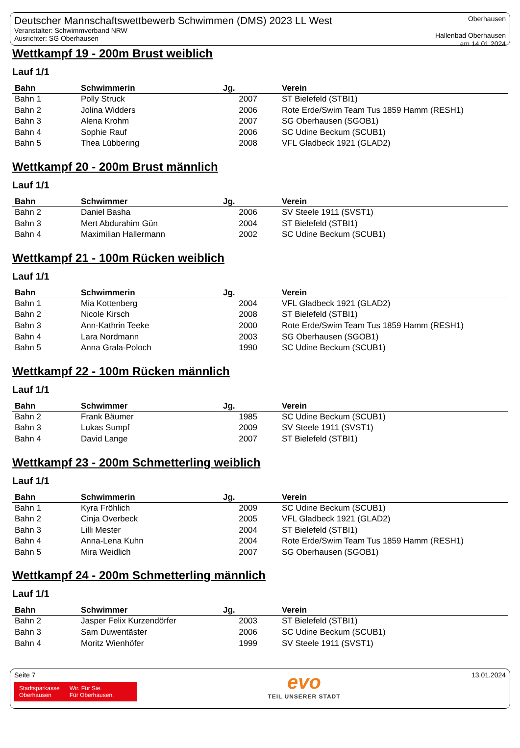Deutscher Mannschaftswettbewerb Schwimmen (DMS) 2023 LL West
Veranstalter: Schwimmverband NRW
Ausrichter: SG Oberhausen
Oberhausen
Hallenbad Oberhausen
am 14.01.2024
Wettkampf 19 - 200m Brust weiblich
Lauf 1/1
| Bahn | Schwimmerin | Jg. | Verein |
| --- | --- | --- | --- |
| Bahn 1 | Polly Struck | 2007 | ST Bielefeld (STBI1) |
| Bahn 2 | Jolina Widders | 2006 | Rote Erde/Swim Team Tus 1859 Hamm (RESH1) |
| Bahn 3 | Alena Krohm | 2007 | SG Oberhausen (SGOB1) |
| Bahn 4 | Sophie Rauf | 2006 | SC Udine Beckum (SCUB1) |
| Bahn 5 | Thea Lübbering | 2008 | VFL Gladbeck 1921 (GLAD2) |
Wettkampf 20 - 200m Brust männlich
Lauf 1/1
| Bahn | Schwimmer | Jg. | Verein |
| --- | --- | --- | --- |
| Bahn 2 | Daniel Basha | 2006 | SV Steele 1911 (SVST1) |
| Bahn 3 | Mert Abdurahim Gün | 2004 | ST Bielefeld (STBI1) |
| Bahn 4 | Maximilian Hallermann | 2002 | SC Udine Beckum (SCUB1) |
Wettkampf 21 - 100m Rücken weiblich
Lauf 1/1
| Bahn | Schwimmerin | Jg. | Verein |
| --- | --- | --- | --- |
| Bahn 1 | Mia Kottenberg | 2004 | VFL Gladbeck 1921 (GLAD2) |
| Bahn 2 | Nicole Kirsch | 2008 | ST Bielefeld (STBI1) |
| Bahn 3 | Ann-Kathrin Teeke | 2000 | Rote Erde/Swim Team Tus 1859 Hamm (RESH1) |
| Bahn 4 | Lara Nordmann | 2003 | SG Oberhausen (SGOB1) |
| Bahn 5 | Anna Grala-Poloch | 1990 | SC Udine Beckum (SCUB1) |
Wettkampf 22 - 100m Rücken männlich
Lauf 1/1
| Bahn | Schwimmer | Jg. | Verein |
| --- | --- | --- | --- |
| Bahn 2 | Frank Bäumer | 1985 | SC Udine Beckum (SCUB1) |
| Bahn 3 | Lukas Sumpf | 2009 | SV Steele 1911 (SVST1) |
| Bahn 4 | David Lange | 2007 | ST Bielefeld (STBI1) |
Wettkampf 23 - 200m Schmetterling weiblich
Lauf 1/1
| Bahn | Schwimmerin | Jg. | Verein |
| --- | --- | --- | --- |
| Bahn 1 | Kyra Fröhlich | 2009 | SC Udine Beckum (SCUB1) |
| Bahn 2 | Cinja Overbeck | 2005 | VFL Gladbeck 1921 (GLAD2) |
| Bahn 3 | Lilli Mester | 2004 | ST Bielefeld (STBI1) |
| Bahn 4 | Anna-Lena Kuhn | 2004 | Rote Erde/Swim Team Tus 1859 Hamm (RESH1) |
| Bahn 5 | Mira Weidlich | 2007 | SG Oberhausen (SGOB1) |
Wettkampf 24 - 200m Schmetterling männlich
Lauf 1/1
| Bahn | Schwimmer | Jg. | Verein |
| --- | --- | --- | --- |
| Bahn 2 | Jasper Felix Kurzendörfer | 2003 | ST Bielefeld (STBI1) |
| Bahn 3 | Sam Duwentäster | 2006 | SC Udine Beckum (SCUB1) |
| Bahn 4 | Moritz Wienhöfer | 1999 | SV Steele 1911 (SVST1) |
Seite 7
Stadtsparkasse
Oberhausen
Wir. Für Sie.
Für Oberhausen.
evo
TEIL UNSERER STADT
13.01.2024